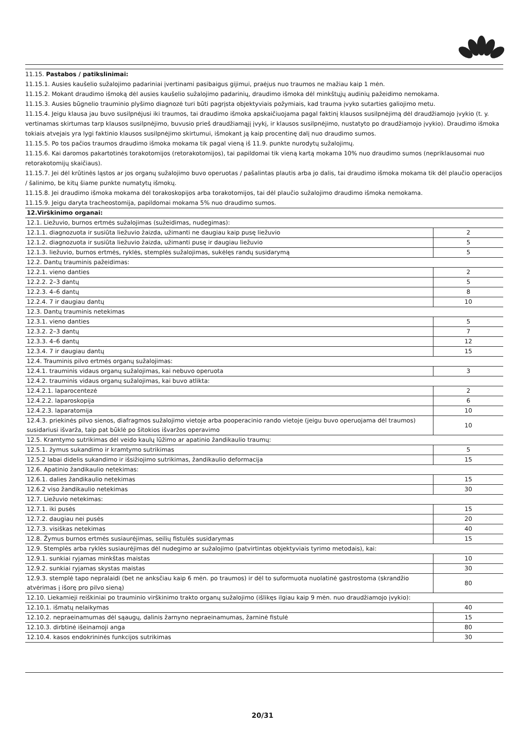11.15. Pastabos / patikslinimai:
11.15.1. Ausies kaušelio sužalojimo padariniai įvertinami pasibaigus gijimui, praėjus nuo traumos ne mažiau kaip 1 mėn.
11.15.2. Mokant draudimo išmoką dėl ausies kaušelio sužalojimo padarinių, draudimo išmoka dėl minkštųjų audinių pažeidimo nemokama.
11.15.3. Ausies būgnelio trauminio plyšimo diagnozė turi būti pagrįsta objektyviais požymiais, kad trauma įvyko sutarties galiojimo metu.
11.15.4. Jeigu klausa jau buvo susilpnėjusi iki traumos, tai draudimo išmoka apskaičiuojama pagal faktinį klausos susilpnėjimą dėl draudžiamojo įvykio (t. y. vertinamas skirtumas tarp klausos susilpnėjimo, buvusio prieš draudžiamąjį įvykį, ir klausos susilpnėjimo, nustatyto po draudžiamojo įvykio). Draudimo išmoka tokiais atvejais yra lygi faktinio klausos susilpnėjimo skirtumui, išmokant ją kaip procentinę dalį nuo draudimo sumos.
11.15.5. Po tos pačios traumos draudimo išmoka mokama tik pagal vieną iš 11.9. punkte nurodytų sužalojimų.
11.15.6. Kai daromos pakartotinės torakotomijos (retorakotomijos), tai papildomai tik vieną kartą mokama 10% nuo draudimo sumos (nepriklausomai nuo retorakotomijų skaičiaus).
11.15.7. Jei dėl krūtinės ląstos ar jos organų sužalojimo buvo operuotas / pašalintas plautis arba jo dalis, tai draudimo išmoka mokama tik dėl plaučio operacijos / šalinimo, be kitų šiame punkte numatytų išmokų.
11.15.8. Jei draudimo išmoka mokama dėl torakoskopijos arba torakotomijos, tai dėl plaučio sužalojimo draudimo išmoka nemokama.
11.15.9. Jeigu daryta tracheostomija, papildomai mokama 5% nuo draudimo sumos.
| 12.Virškinimo organai: | |
| 12.1. Liežuvio, burnos ertmės sužalojimas (sužeidimas, nudegimas): | |
| 12.1.1. diagnozuota ir susiūta liežuvio žaizda, užimanti ne daugiau kaip pusę liežuvio | 2 |
| 12.1.2. diagnozuota ir susiūta liežuvio žaizda, užimanti pusę ir daugiau liežuvio | 5 |
| 12.1.3. liežuvio, burnos ertmės, ryklės, stemplės sužalojimas, sukėlęs randų susidarymą | 5 |
| 12.2. Dantų trauminis pažeidimas: | |
| 12.2.1. vieno danties | 2 |
| 12.2.2. 2–3 dantų | 5 |
| 12.2.3. 4–6 dantų | 8 |
| 12.2.4. 7 ir daugiau dantų | 10 |
| 12.3. Dantų trauminis netekimas | |
| 12.3.1. vieno danties | 5 |
| 12.3.2. 2–3 dantų | 7 |
| 12.3.3. 4–6 dantų | 12 |
| 12.3.4. 7 ir daugiau dantų | 15 |
| 12.4. Trauminis pilvo ertmės organų sužalojimas: | |
| 12.4.1. trauminis vidaus organų sužalojimas, kai nebuvo operuota | 3 |
| 12.4.2. trauminis vidaus organų sužalojimas, kai buvo atlikta: | |
| 12.4.2.1. laparocentezė | 2 |
| 12.4.2.2. laparoskopija | 6 |
| 12.4.2.3. laparatomija | 10 |
| 12.4.3. priekinės pilvo sienos, diafragmos sužalojimo vietoje arba pooperacinio rando vietoje (jeigu buvo operuojama dėl traumos) susidariusi išvarža, taip pat būklė po šitokios išvaržos operavimo | 10 |
| 12.5. Kramtymo sutrikimas dėl veido kaulų lūžimo ar apatinio žandikaulio traumų: | |
| 12.5.1. žymus sukandimo ir kramtymo sutrikimas | 5 |
| 12.5.2 labai didelis sukandimo ir išsižiojimo sutrikimas, žandikaulio deformacija | 15 |
| 12.6. Apatinio žandikaulio netekimas: | |
| 12.6.1. dalies žandikaulio netekimas | 15 |
| 12.6.2 viso žandikaulio netekimas | 30 |
| 12.7. Liežuvio netekimas: | |
| 12.7.1. iki pusės | 15 |
| 12.7.2. daugiau nei pusės | 20 |
| 12.7.3. visiškas netekimas | 40 |
| 12.8. Žymus burnos ertmės susiaurėjimas, seilių fistulės susidarymas | 15 |
| 12.9. Stemplės arba ryklės susiaurėjimas dėl nudegimo ar sužalojimo (patvirtintas objektyviais tyrimo metodais), kai: | |
| 12.9.1. sunkiai ryjamas minkštas maistas | 10 |
| 12.9.2. sunkiai ryjamas skystas maistas | 30 |
| 12.9.3. stemplė tapo nepralaidi (bet ne anksčiau kaip 6 mėn. po traumos) ir dėl to suformuota nuolatinė gastrostoma (skrandžio atvėrimas į išorę pro pilvo sieną) | 80 |
| 12.10. Liekamieji reiškiniai po trauminio virškinimo trakto organų sužalojimo (išlikęs ilgiau kaip 9 mėn. nuo draudžiamojo įvykio): | |
| 12.10.1. išmatų nelaikymas | 40 |
| 12.10.2. nepraeinamumas dėl sąaugų, dalinis žarnyno nepraeinamumas, žarninė fistulė | 15 |
| 12.10.3. dirbtinė išeinamoji anga | 80 |
| 12.10.4. kasos endokrininės funkcijos sutrikimas | 30 |
20/31